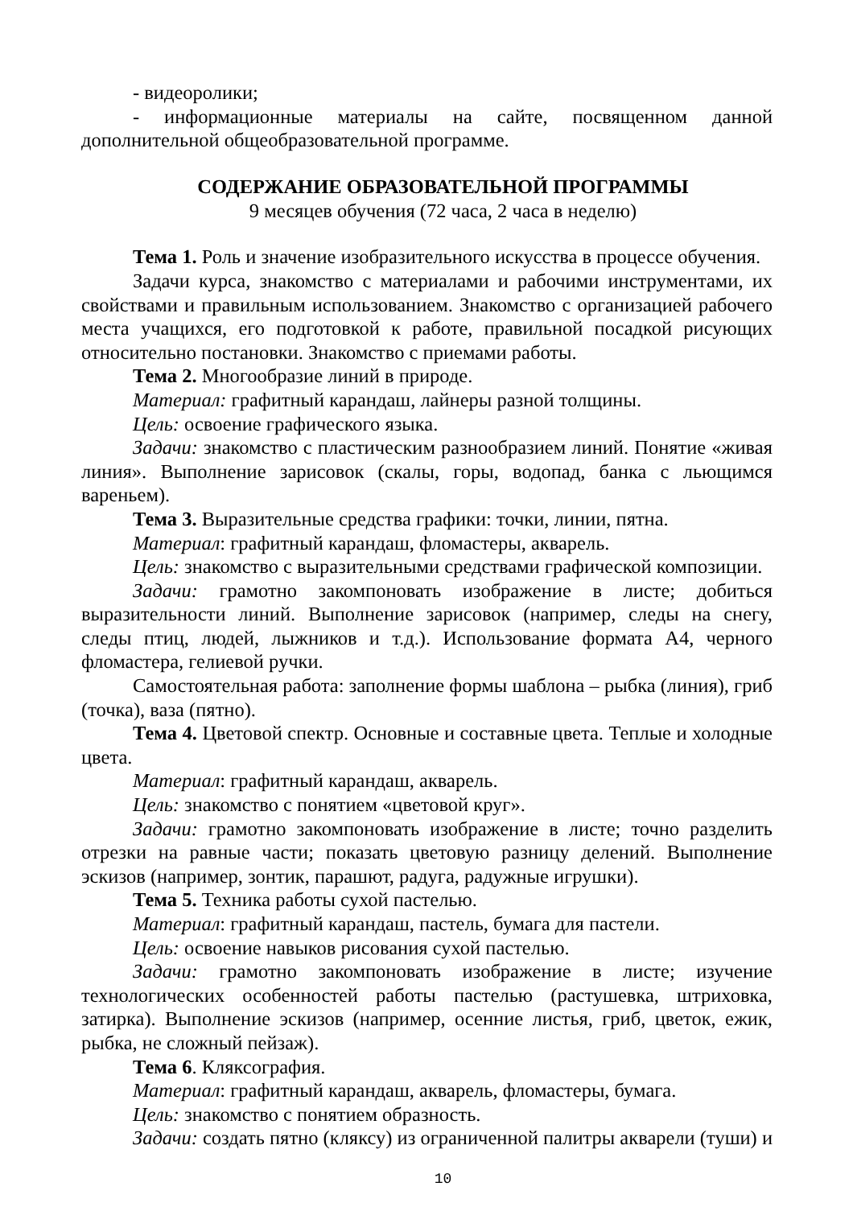- видеоролики;
- информационные материалы на сайте, посвященном данной дополнительной общеобразовательной программе.
СОДЕРЖАНИЕ ОБРАЗОВАТЕЛЬНОЙ ПРОГРАММЫ
9 месяцев обучения (72 часа, 2 часа в неделю)
Тема 1. Роль и значение изобразительного искусства в процессе обучения.
Задачи курса, знакомство с материалами и рабочими инструментами, их свойствами и правильным использованием. Знакомство с организацией рабочего места учащихся, его подготовкой к работе, правильной посадкой рисующих относительно постановки. Знакомство с приемами работы.
Тема 2. Многообразие линий в природе.
Материал: графитный карандаш, лайнеры разной толщины.
Цель: освоение графического языка.
Задачи: знакомство с пластическим разнообразием линий. Понятие «живая линия». Выполнение зарисовок (скалы, горы, водопад, банка с льющимся вареньем).
Тема 3. Выразительные средства графики: точки, линии, пятна.
Материал: графитный карандаш, фломастеры, акварель.
Цель: знакомство с выразительными средствами графической композиции.
Задачи: грамотно закомпоновать изображение в листе; добиться выразительности линий. Выполнение зарисовок (например, следы на снегу, следы птиц, людей, лыжников и т.д.). Использование формата А4, черного фломастера, гелиевой ручки.
Самостоятельная работа: заполнение формы шаблона – рыбка (линия), гриб (точка), ваза (пятно).
Тема 4. Цветовой спектр. Основные и составные цвета. Теплые и холодные цвета.
Материал: графитный карандаш, акварель.
Цель: знакомство с понятием «цветовой круг».
Задачи: грамотно закомпоновать изображение в листе; точно разделить отрезки на равные части; показать цветовую разницу делений. Выполнение эскизов (например, зонтик, парашют, радуга, радужные игрушки).
Тема 5. Техника работы сухой пастелью.
Материал: графитный карандаш, пастель, бумага для пастели.
Цель: освоение навыков рисования сухой пастелью.
Задачи: грамотно закомпоновать изображение в листе; изучение технологических особенностей работы пастелью (растушевка, штриховка, затирка). Выполнение эскизов (например, осенние листья, гриб, цветок, ежик, рыбка, не сложный пейзаж).
Тема 6. Кляксография.
Материал: графитный карандаш, акварель, фломастеры, бумага.
Цель: знакомство с понятием образность.
Задачи: создать пятно (кляксу) из ограниченной палитры акварели (туши) и
10